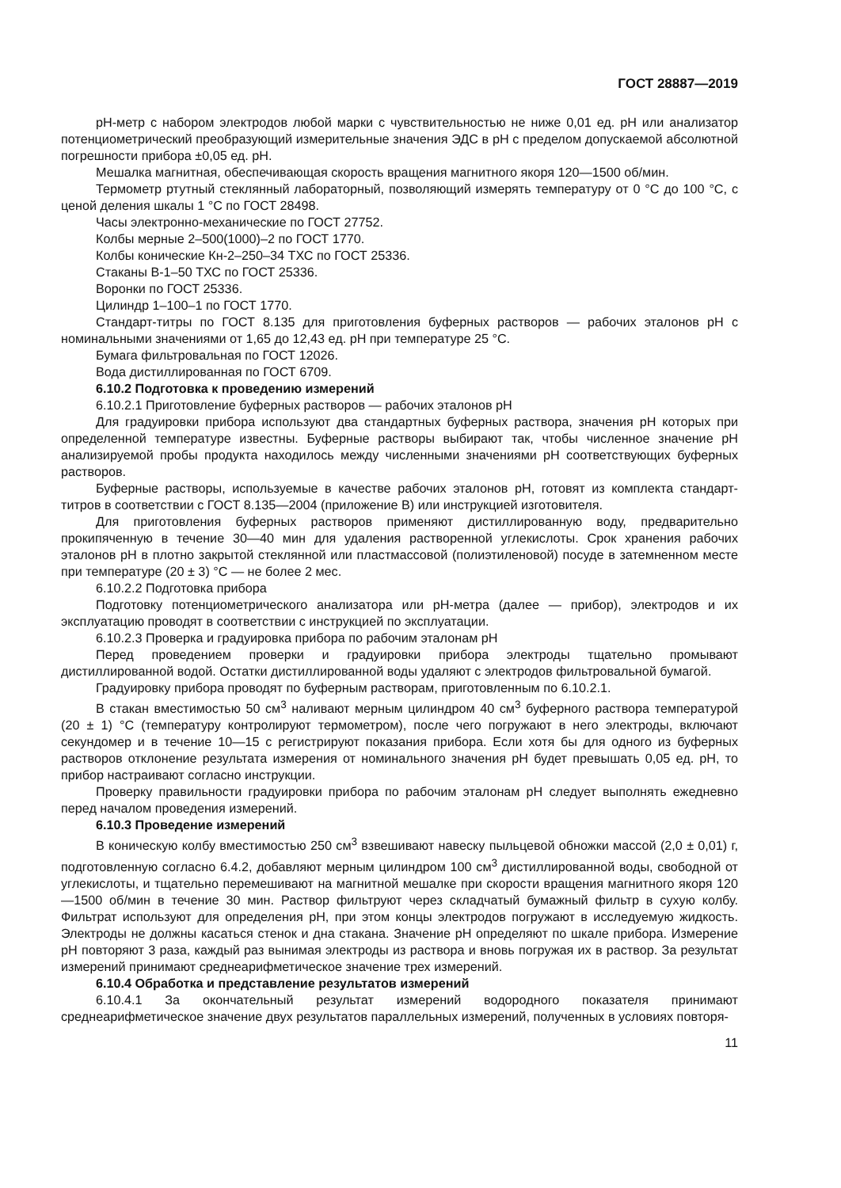ГОСТ 28887—2019
pH-метр с набором электродов любой марки с чувствительностью не ниже 0,01 ед. pH или анализатор потенциометрический преобразующий измерительные значения ЭДС в pH с пределом допускаемой абсолютной погрешности прибора ±0,05 ед. pH.
Мешалка магнитная, обеспечивающая скорость вращения магнитного якоря 120—1500 об/мин.
Термометр ртутный стеклянный лабораторный, позволяющий измерять температуру от 0 °С до 100 °С, с ценой деления шкалы 1 °С по ГОСТ 28498.
Часы электронно-механические по ГОСТ 27752.
Колбы мерные 2–500(1000)–2 по ГОСТ 1770.
Колбы конические Кн-2–250–34 ТХС по ГОСТ 25336.
Стаканы В-1–50 ТХС по ГОСТ 25336.
Воронки по ГОСТ 25336.
Цилиндр 1–100–1 по ГОСТ 1770.
Стандарт-титры по ГОСТ 8.135 для приготовления буферных растворов — рабочих эталонов pH с номинальными значениями от 1,65 до 12,43 ед. pH при температуре 25 °С.
Бумага фильтровальная по ГОСТ 12026.
Вода дистиллированная по ГОСТ 6709.
6.10.2 Подготовка к проведению измерений
6.10.2.1 Приготовление буферных растворов — рабочих эталонов pH
Для градуировки прибора используют два стандартных буферных раствора, значения pH которых при определенной температуре известны. Буферные растворы выбирают так, чтобы численное значение pH анализируемой пробы продукта находилось между численными значениями pH соответствующих буферных растворов.
Буферные растворы, используемые в качестве рабочих эталонов pH, готовят из комплекта стандарт-титров в соответствии с ГОСТ 8.135—2004 (приложение В) или инструкцией изготовителя.
Для приготовления буферных растворов применяют дистиллированную воду, предварительно прокипяченную в течение 30—40 мин для удаления растворенной углекислоты. Срок хранения рабочих эталонов pH в плотно закрытой стеклянной или пластмассовой (полиэтиленовой) посуде в затемненном месте при температуре (20 ± 3) °С — не более 2 мес.
6.10.2.2 Подготовка прибора
Подготовку потенциометрического анализатора или pH-метра (далее — прибор), электродов и их эксплуатацию проводят в соответствии с инструкцией по эксплуатации.
6.10.2.3 Проверка и градуировка прибора по рабочим эталонам pH
Перед проведением проверки и градуировки прибора электроды тщательно промывают дистиллированной водой. Остатки дистиллированной воды удаляют с электродов фильтровальной бумагой.
Градуировку прибора проводят по буферным растворам, приготовленным по 6.10.2.1.
В стакан вместимостью 50 см<sup>3</sup> наливают мерным цилиндром 40 см<sup>3</sup> буферного раствора температурой (20 ± 1) °С (температуру контролируют термометром), после чего погружают в него электроды, включают секундомер и в течение 10—15 с регистрируют показания прибора. Если хотя бы для одного из буферных растворов отклонение результата измерения от номинального значения pH будет превышать 0,05 ед. pH, то прибор настраивают согласно инструкции.
Проверку правильности градуировки прибора по рабочим эталонам pH следует выполнять ежедневно перед началом проведения измерений.
6.10.3 Проведение измерений
В коническую колбу вместимостью 250 см<sup>3</sup> взвешивают навеску пыльцевой обножки массой (2,0 ± 0,01) г, подготовленную согласно 6.4.2, добавляют мерным цилиндром 100 см<sup>3</sup> дистиллированной воды, свободной от углекислоты, и тщательно перемешивают на магнитной мешалке при скорости вращения магнитного якоря 120—1500 об/мин в течение 30 мин. Раствор фильтруют через складчатый бумажный фильтр в сухую колбу. Фильтрат используют для определения pH, при этом концы электродов погружают в исследуемую жидкость. Электроды не должны касаться стенок и дна стакана. Значение pH определяют по шкале прибора. Измерение pH повторяют 3 раза, каждый раз вынимая электроды из раствора и вновь погружая их в раствор. За результат измерений принимают среднеарифметическое значение трех измерений.
6.10.4 Обработка и представление результатов измерений
6.10.4.1 За окончательный результат измерений водородного показателя принимают среднеарифметическое значение двух результатов параллельных измерений, полученных в условиях повторя-
11